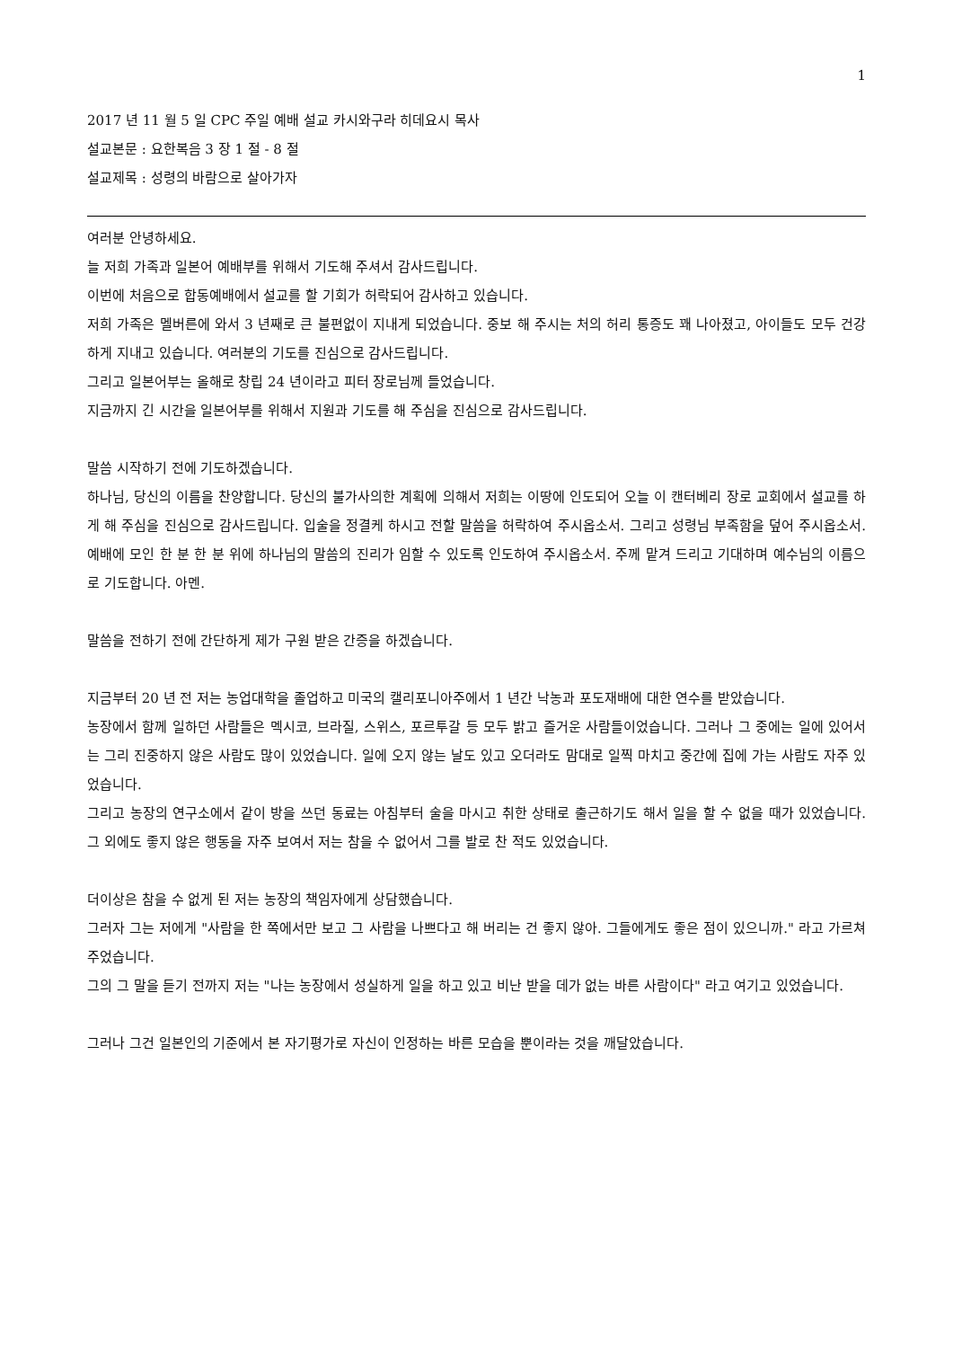1
2017 년 11 월 5 일 CPC 주일 예배 설교 카시와구라 히데요시 목사
설교본문 : 요한복음 3 장 1 절 - 8 절
설교제목 : 성령의 바람으로 살아가자
여러분 안녕하세요.
늘 저희 가족과 일본어 예배부를 위해서 기도해 주셔서 감사드립니다.
이번에 처음으로 합동예배에서 설교를 할 기회가 허락되어 감사하고 있습니다.
저희 가족은 멜버른에 와서 3 년째로 큰 불편없이 지내게 되었습니다. 중보 해 주시는 처의 허리 통증도 꽤 나아졌고, 아이들도 모두 건강하게 지내고 있습니다. 여러분의 기도를 진심으로 감사드립니다.
그리고 일본어부는 올해로 창립 24 년이라고 피터 장로님께 들었습니다.
지금까지 긴 시간을 일본어부를 위해서 지원과 기도를 해 주심을 진심으로 감사드립니다.
말씀 시작하기 전에 기도하겠습니다.
하나님, 당신의 이름을 찬양합니다. 당신의 불가사의한 계획에 의해서 저희는 이땅에 인도되어 오늘 이 캔터베리 장로 교회에서 설교를 하게 해 주심을 진심으로 감사드립니다. 입술을 정결케 하시고 전할 말씀을 허락하여 주시옵소서. 그리고 성령님 부족함을 덮어 주시옵소서. 예배에 모인 한 분 한 분 위에 하나님의 말씀의 진리가 임할 수 있도록 인도하여 주시옵소서. 주께 맡겨 드리고 기대하며 예수님의 이름으로 기도합니다. 아멘.
말씀을 전하기 전에 간단하게 제가 구원 받은 간증을 하겠습니다.
지금부터 20 년 전 저는 농업대학을 졸업하고 미국의 캘리포니아주에서 1 년간 낙농과 포도재배에 대한 연수를 받았습니다.
농장에서 함께 일하던 사람들은 멕시코, 브라질, 스위스, 포르투갈 등 모두 밝고 즐거운 사람들이었습니다. 그러나 그 중에는 일에 있어서는 그리 진중하지 않은 사람도 많이 있었습니다. 일에 오지 않는 날도 있고 오더라도 맘대로 일찍 마치고 중간에 집에 가는 사람도 자주 있었습니다.
그리고 농장의 연구소에서 같이 방을 쓰던 동료는 아침부터 술을 마시고 취한 상태로 출근하기도 해서 일을 할 수 없을 때가 있었습니다. 그 외에도 좋지 않은 행동을 자주 보여서 저는 참을 수 없어서 그를 발로 찬 적도 있었습니다.
더이상은 참을 수 없게 된 저는 농장의 책임자에게 상담했습니다.
그러자 그는 저에게 "사람을 한 쪽에서만 보고 그 사람을 나쁘다고 해 버리는 건 좋지 않아. 그들에게도 좋은 점이 있으니까." 라고 가르쳐 주었습니다.
그의 그 말을 듣기 전까지 저는 "나는 농장에서 성실하게 일을 하고 있고 비난 받을 데가 없는 바른 사람이다" 라고 여기고 있었습니다.
그러나 그건 일본인의 기준에서 본 자기평가로 자신이 인정하는 바른 모습을 뿐이라는 것을 깨달았습니다.